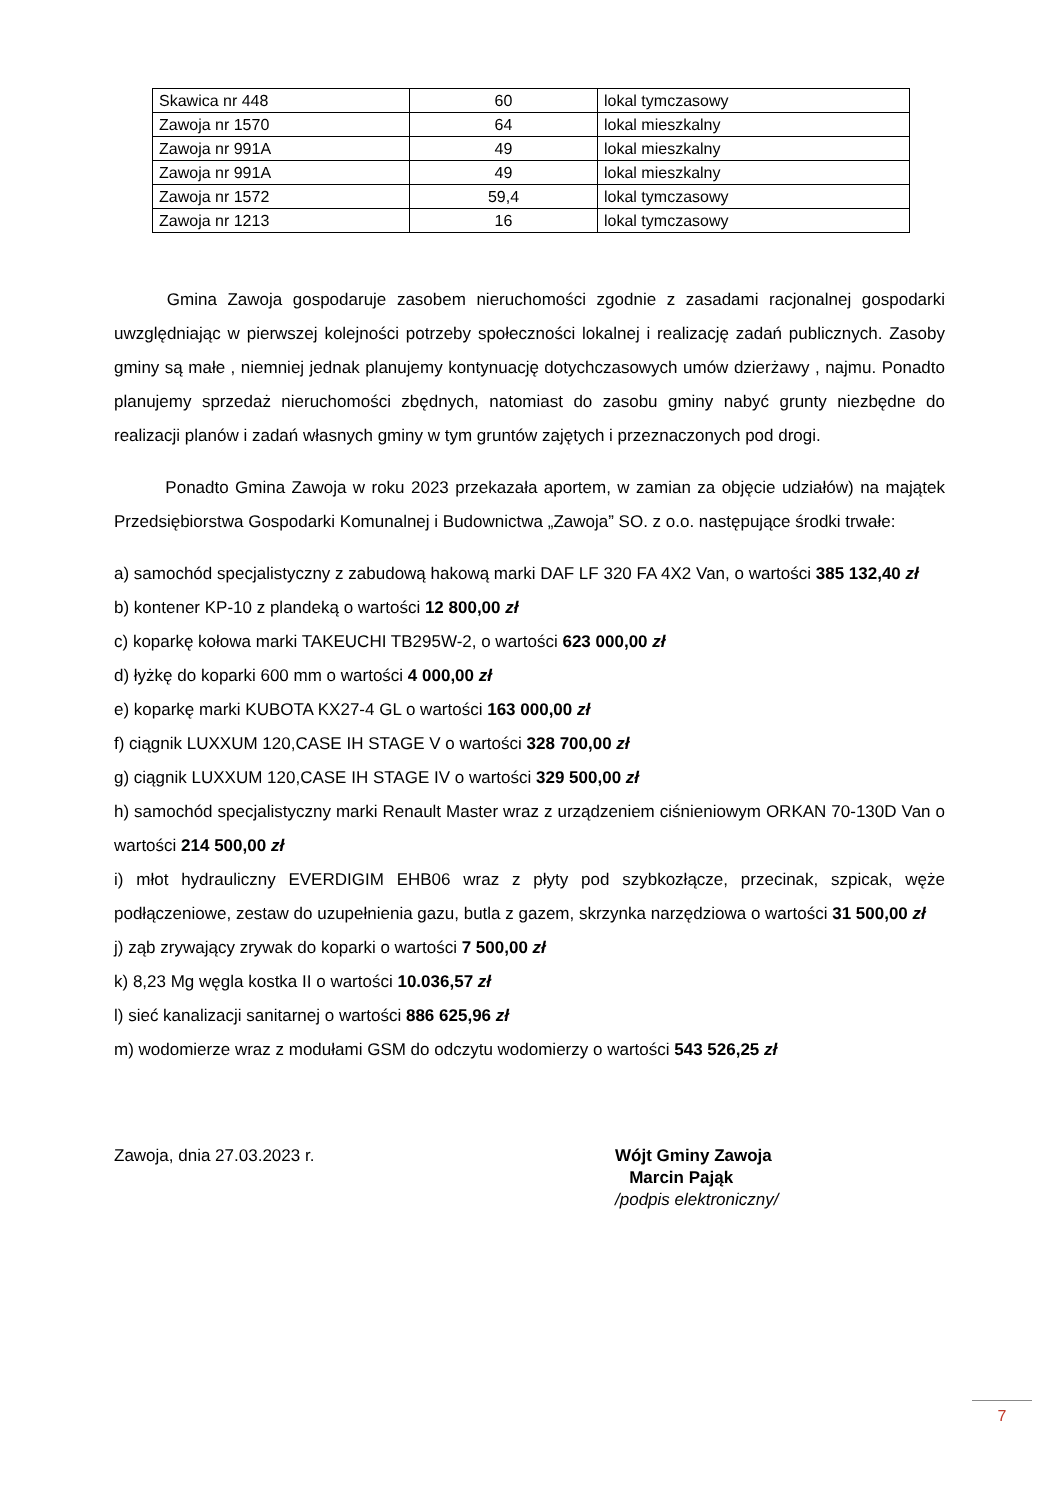| Skawica nr 448 | 60 | lokal tymczasowy |
| Zawoja nr 1570 | 64 | lokal mieszkalny |
| Zawoja nr 991A | 49 | lokal mieszkalny |
| Zawoja nr 991A | 49 | lokal mieszkalny |
| Zawoja nr 1572 | 59,4 | lokal tymczasowy |
| Zawoja nr 1213 | 16 | lokal tymczasowy |
Gmina Zawoja gospodaruje zasobem nieruchomości zgodnie z zasadami racjonalnej gospodarki uwzględniając w pierwszej kolejności potrzeby społeczności lokalnej i realizację zadań publicznych. Zasoby gminy są małe , niemniej jednak planujemy kontynuację dotychczasowych umów dzierżawy , najmu. Ponadto planujemy sprzedaż nieruchomości zbędnych, natomiast do zasobu gminy nabyć grunty niezbędne do realizacji planów i zadań własnych gminy w tym gruntów zajętych i przeznaczonych pod drogi.
Ponadto Gmina Zawoja w roku 2023 przekazała aportem, w zamian za objęcie udziałów) na majątek Przedsiębiorstwa Gospodarki Komunalnej i Budownictwa „Zawoja” SO. z o.o. następujące środki trwałe:
a) samochód specjalistyczny z zabudową hakową marki DAF LF 320 FA 4X2 Van, o wartości 385 132,40 zł
b) kontener KP-10 z plandeką o wartości 12 800,00 zł
c) koparkę kołowa marki TAKEUCHI TB295W-2, o wartości 623 000,00 zł
d) łyżkę do koparki 600 mm o wartości 4 000,00 zł
e) koparkę marki KUBOTA KX27-4 GL o wartości 163 000,00 zł
f) ciągnik LUXXUM 120,CASE IH STAGE V o wartości 328 700,00 zł
g) ciągnik LUXXUM 120,CASE IH STAGE IV o wartości 329 500,00 zł
h) samochód specjalistyczny marki Renault Master wraz z urządzeniem ciśnieniowym ORKAN 70-130D Van o wartości 214 500,00 zł
i) młot hydrauliczny EVERDIGIM EHB06 wraz z płyty pod szybkozłącze, przecinak, szpicak, węże podłączeniowe, zestaw do uzupełnienia gazu, butla z gazem, skrzynka narzędziowa o wartości 31 500,00 zł
j) ząb zrywający zrywak do koparki o wartości 7 500,00 zł
k) 8,23 Mg węgla kostka II o wartości 10.036,57 zł
l) sieć kanalizacji sanitarnej o wartości 886 625,96 zł
m) wodomierze wraz z modułami GSM do odczytu wodomierzy o wartości 543 526,25 zł
Zawoja, dnia 27.03.2023 r. Wójt Gminy Zawoja
Marcin Pająk
/podpis elektroniczny/
7